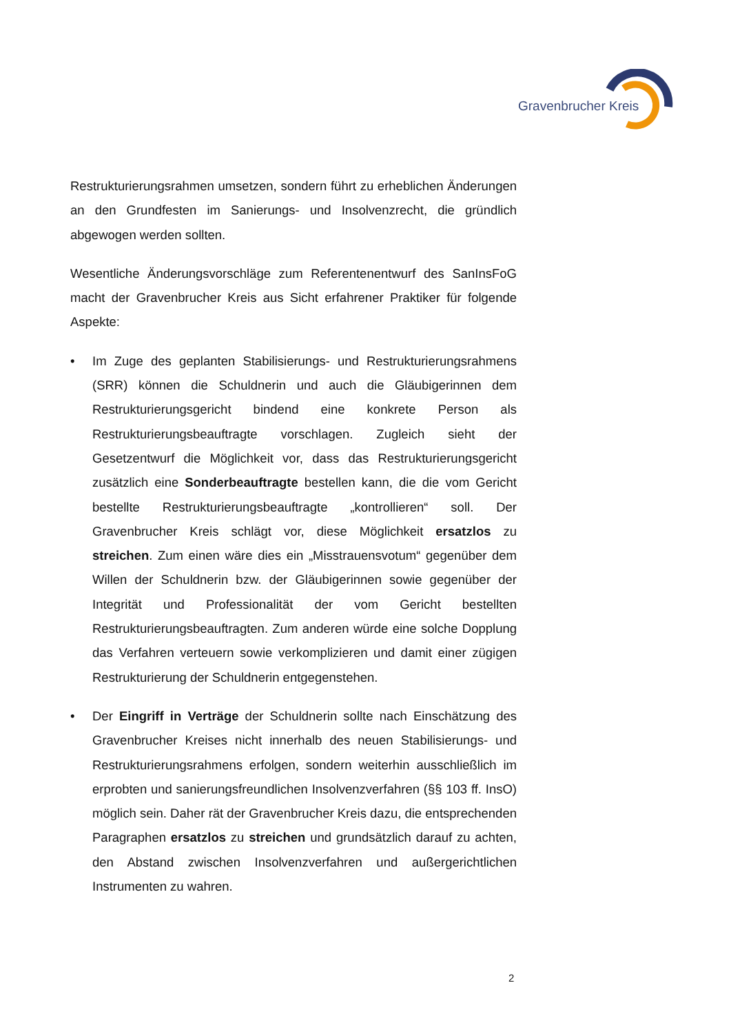Gravenbrucher Kreis
Restrukturierungsrahmen umsetzen, sondern führt zu erheblichen Änderungen an den Grundfesten im Sanierungs- und Insolvenzrecht, die gründlich abgewogen werden sollten.
Wesentliche Änderungsvorschläge zum Referentenentwurf des SanInsFoG macht der Gravenbrucher Kreis aus Sicht erfahrener Praktiker für folgende Aspekte:
• Im Zuge des geplanten Stabilisierungs- und Restrukturierungsrahmens (SRR) können die Schuldnerin und auch die Gläubigerinnen dem Restrukturierungsgericht bindend eine konkrete Person als Restrukturierungsbeauftragte vorschlagen. Zugleich sieht der Gesetzentwurf die Möglichkeit vor, dass das Restrukturierungsgericht zusätzlich eine Sonderbeauftragte bestellen kann, die die vom Gericht bestellte Restrukturierungsbeauftragte „kontrollieren“ soll. Der Gravenbrucher Kreis schlägt vor, diese Möglichkeit ersatzlos zu streichen. Zum einen wäre dies ein „Misstrauensvotum“ gegenüber dem Willen der Schuldnerin bzw. der Gläubigerinnen sowie gegenüber der Integrität und Professionalität der vom Gericht bestellten Restrukturierungsbeauftragten. Zum anderen würde eine solche Dopplung das Verfahren verteuern sowie verkomplizieren und damit einer zügigen Restrukturierung der Schuldnerin entgegenstehen.
• Der Eingriff in Verträge der Schuldnerin sollte nach Einschätzung des Gravenbrucher Kreises nicht innerhalb des neuen Stabilisierungs- und Restrukturierungsrahmens erfolgen, sondern weiterhin ausschließlich im erprobten und sanierungsfreundlichen Insolvenzverfahren (§§ 103 ff. InsO) möglich sein. Daher rät der Gravenbrucher Kreis dazu, die entsprechenden Paragraphen ersatzlos zu streichen und grundsätzlich darauf zu achten, den Abstand zwischen Insolvenzverfahren und außergerichtlichen Instrumenten zu wahren.
2